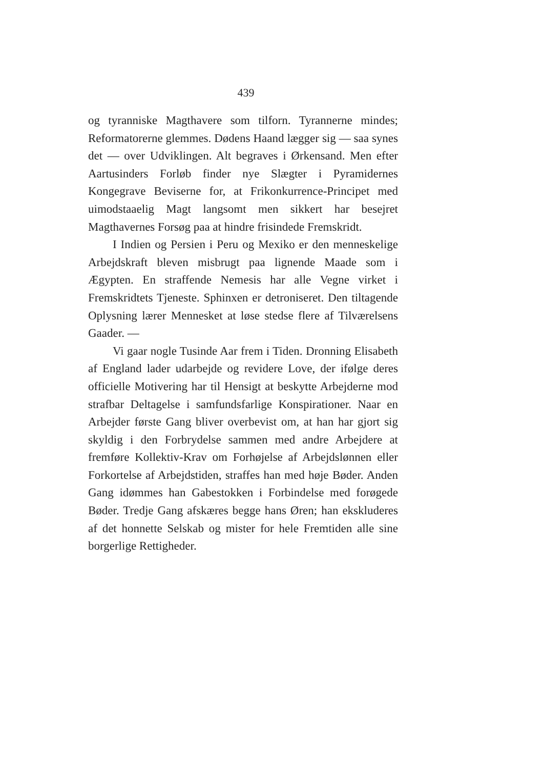439
og tyranniske Magthavere som tilforn. Tyrannerne mindes; Reformatorerne glemmes. Dødens Haand lægger sig — saa synes det — over Udviklingen. Alt begraves i Ørkensand. Men efter Aartusinders Forløb finder nye Slægter i Pyramidernes Kongegrave Beviserne for, at Frikonkurrence-Principet med uimodstaaelig Magt langsomt men sikkert har besejret Magthavernes Forsøg paa at hindre frisindede Fremskridt.
I Indien og Persien i Peru og Mexiko er den menneskelige Arbejdskraft bleven misbrugt paa lignende Maade som i Ægypten. En straffende Nemesis har alle Vegne virket i Fremskridtets Tjeneste. Sphinxen er detroniseret. Den tiltagende Oplysning lærer Mennesket at løse stedse flere af Tilværelsens Gaader. —
Vi gaar nogle Tusinde Aar frem i Tiden. Dronning Elisabeth af England lader udarbejde og revidere Love, der ifølge deres officielle Motivering har til Hensigt at beskytte Arbejderne mod strafbar Deltagelse i samfundsfarlige Konspirationer. Naar en Arbejder første Gang bliver overbevist om, at han har gjort sig skyldig i den Forbrydelse sammen med andre Arbejdere at fremføre Kollektiv-Krav om Forhøjelse af Arbejdslønnen eller Forkortelse af Arbejdstiden, straffes han med høje Bøder. Anden Gang idømmes han Gabestokken i Forbindelse med forøgede Bøder. Tredje Gang afskæres begge hans Øren; han ekskluderes af det honnette Selskab og mister for hele Fremtiden alle sine borgerlige Rettigheder.